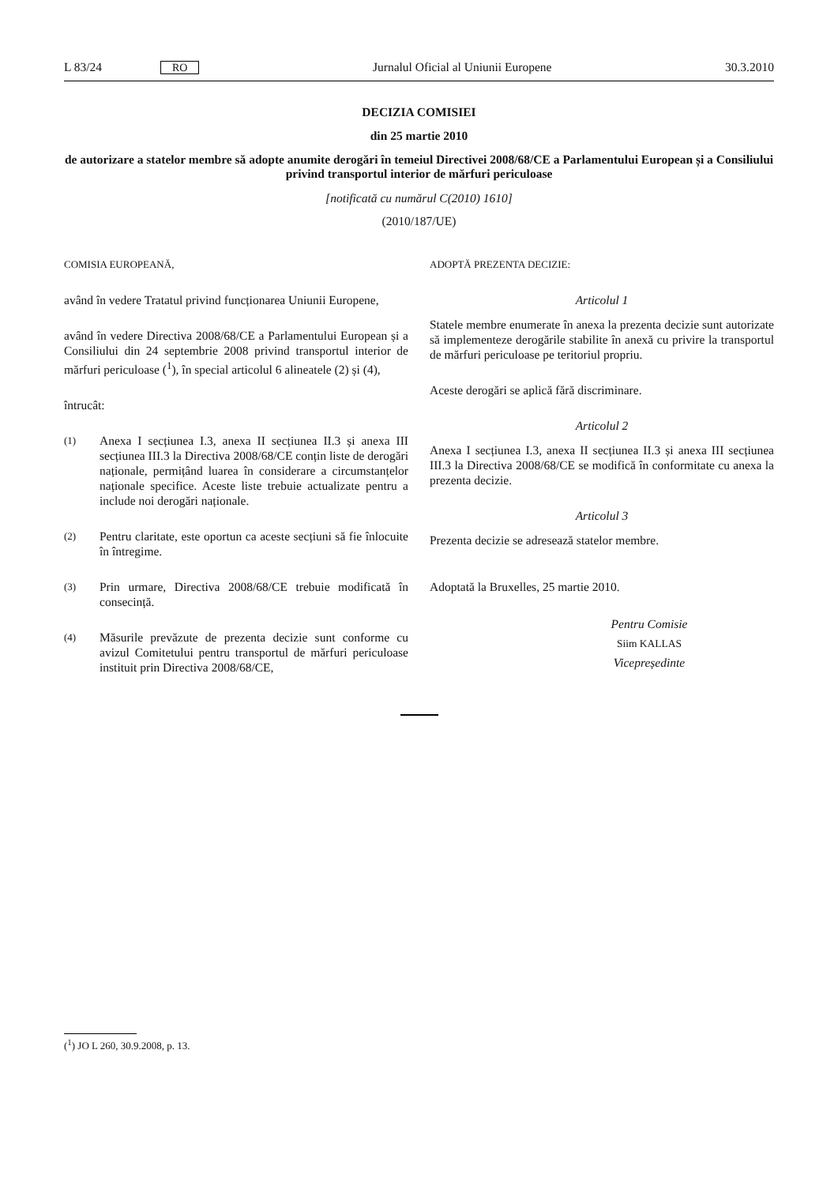L 83/24 RO Jurnalul Oficial al Uniunii Europene 30.3.2010
DECIZIA COMISIEI
din 25 martie 2010
de autorizare a statelor membre să adopte anumite derogări în temeiul Directivei 2008/68/CE a Parlamentului European și a Consiliului privind transportul interior de mărfuri periculoase
[notificată cu numărul C(2010) 1610]
(2010/187/UE)
COMISIA EUROPEANĂ,
având în vedere Tratatul privind funcționarea Uniunii Europene,
având în vedere Directiva 2008/68/CE a Parlamentului European și a Consiliului din 24 septembrie 2008 privind transportul interior de mărfuri periculoase (<sup>1</sup>), în special articolul 6 alineatele (2) și (4),
întrucât:
(1)
Anexa I secțiunea I.3, anexa II secțiunea II.3 și anexa III secțiunea III.3 la Directiva 2008/68/CE conțin liste de derogări naționale, permițând luarea în considerare a circumstanțelor naționale specifice. Aceste liste trebuie actualizate pentru a include noi derogări naționale.
(2)
Pentru claritate, este oportun ca aceste secțiuni să fie înlocuite în întregime.
(3)
Prin urmare, Directiva 2008/68/CE trebuie modificată în consecință.
(4)
Măsurile prevăzute de prezenta decizie sunt conforme cu avizul Comitetului pentru transportul de mărfuri periculoase instituit prin Directiva 2008/68/CE,
ADOPTĂ PREZENTA DECIZIE:
Articolul 1
Statele membre enumerate în anexa la prezenta decizie sunt autorizate să implementeze derogările stabilite în anexă cu privire la transportul de mărfuri periculoase pe teritoriul propriu.
Aceste derogări se aplică fără discriminare.
Articolul 2
Anexa I secțiunea I.3, anexa II secțiunea II.3 și anexa III secțiunea III.3 la Directiva 2008/68/CE se modifică în conformitate cu anexa la prezenta decizie.
Articolul 3
Prezenta decizie se adresează statelor membre.
Adoptată la Bruxelles, 25 martie 2010.
Pentru Comisie
Siim KALLAS
Vicepreședinte
(<sup>1</sup>) JO L 260, 30.9.2008, p. 13.